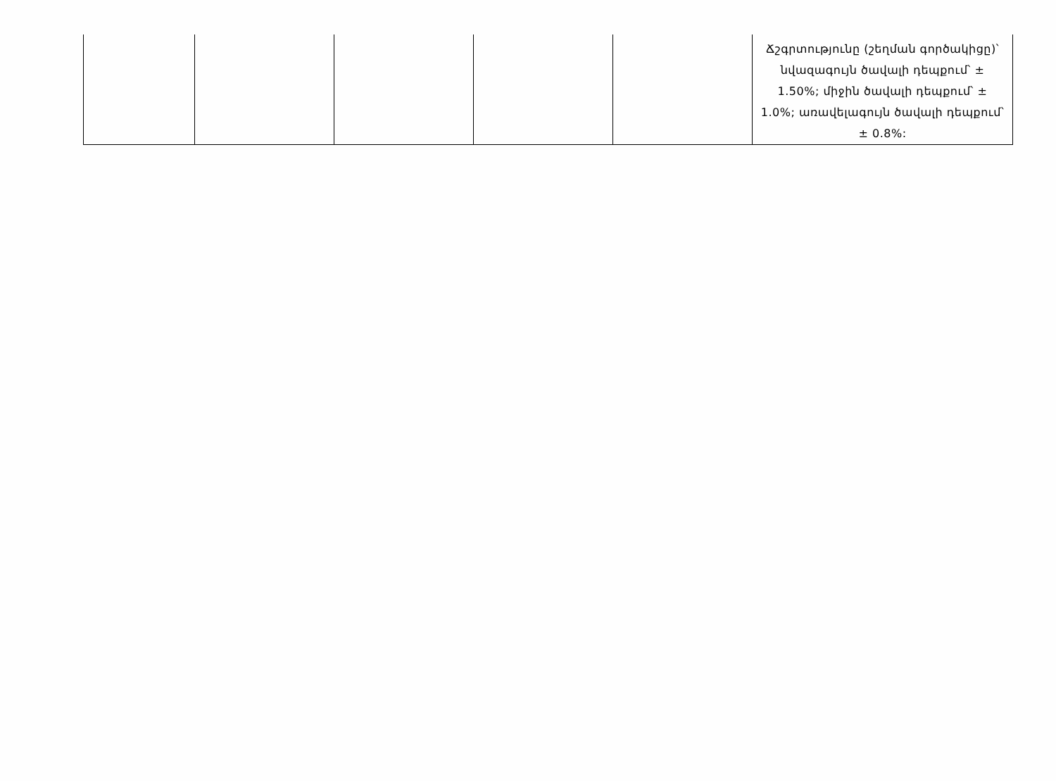| | | | | | Ճշգրտությունը (շեղման գործակիցը)՝ նվազագույն ծավալի դեպքում՝ ± 1.50%; միջին ծավալի դեպքում՝ ± 1.0%; առավելագույն ծավալի դեպքում՝ ± 0.8%: |